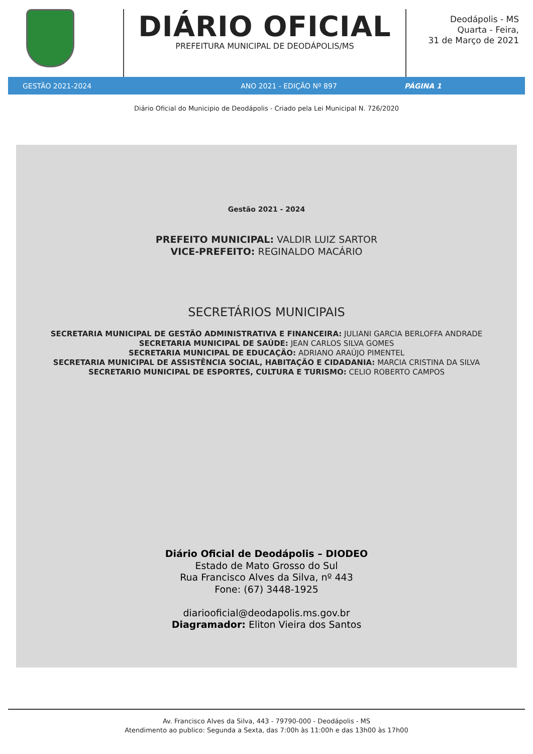DIÁRIO OFICIAL
PREFEITURA MUNICIPAL DE DEODÁPOLIS/MS
Deodápolis - MS
Quarta - Feira,
31 de Março de 2021
GESTÃO 2021-2024 ANO 2021 - EDIÇÃO Nº 897 PÁGINA 1
Diário Oficial do Municipio de Deodápolis - Criado pela Lei Municipal N. 726/2020
Gestão 2021 - 2024
PREFEITO MUNICIPAL: VALDIR LUIZ SARTOR
VICE-PREFEITO: REGINALDO MACÁRIO
SECRETÁRIOS MUNICIPAIS
SECRETARIA MUNICIPAL DE GESTÃO ADMINISTRATIVA E FINANCEIRA: JULIANI GARCIA BERLOFFA ANDRADE
SECRETARIA MUNICIPAL DE SAÚDE: JEAN CARLOS SILVA GOMES
SECRETARIA MUNICIPAL DE EDUCAÇÃO: ADRIANO ARAÚJO PIMENTEL
SECRETARIA MUNICIPAL DE ASSISTÊNCIA SOCIAL, HABITAÇÃO E CIDADANIA: MARCIA CRISTINA DA SILVA
SECRETARIO MUNICIPAL DE ESPORTES, CULTURA E TURISMO: CELIO ROBERTO CAMPOS
Diário Oficial de Deodápolis – DIODEO
Estado de Mato Grosso do Sul
Rua Francisco Alves da Silva, nº 443
Fone: (67) 3448-1925
diariooficial@deodapolis.ms.gov.br
Diagramador: Eliton Vieira dos Santos
Av. Francisco Alves da Silva, 443 - 79790-000 - Deodápolis - MS
Atendimento ao publico: Segunda a Sexta, das 7:00h às 11:00h e das 13h00 às 17h00